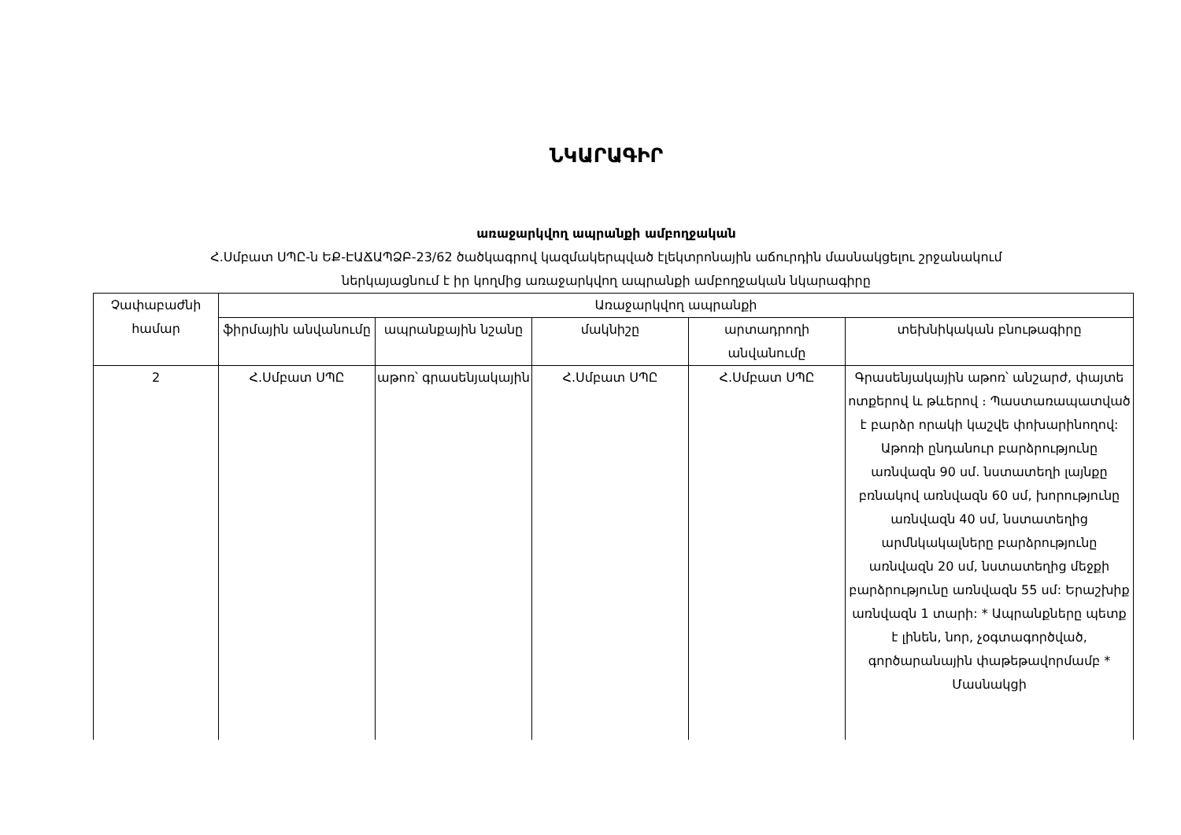ՆԿԱՐԱԳԻՐ
առաջարկվող ապրանքի ամբողջական
Հ.Սմբատ ՍՊԸ-ն ԵՔ-ԷԱՃԱՊՁԲ-23/62 ծածկագրով կազմակերպված էլեկտրոնային աճուրդին մասնակցելու շրջանակում
ներկայացնում է իր կողմից առաջարկվող ապրանքի ամբողջական նկարագիրը
| Չափաբաժնի համար | Առաջարկվող ապրանքի | | | | |
| --- | --- | --- | --- | --- | --- |
| | ֆիրմային անվանումը | ապրանքային նշանը | մակնիշը | արտադրողի անվանումը | տեխնիկական բնութագիրը |
| 2 | Հ.Սմբատ ՍՊԸ | աթոռ՝ գրասենյակային | Հ.Սմբատ ՍՊԸ | Հ.Սմբատ ՍՊԸ | Գրասենյակային աթոռ՝ անշարժ, փայտե ոտքերով և թևերով ։ Պաստառապատված է բարձր որակի կաշվե փոխարինողով: Աթոռի ընդանուր բարձրությունը առնվազն 90 սմ. նստատեղի լայնքը բռնակով առնվազն 60 սմ, խորությունը առնվազն 40 սմ, նստատեղից արմնկակալները բարձրությունը առնվազն 20 սմ, նստատեղից մեջքի բարձրությունը առնվազն 55 սմ: Երաշխիք առնվազն 1 տարի: * Ապրանքները պետք է լինեն, նոր, չօգտագործված, գործարանային փաթեթավորմամբ * Մասնակցի |